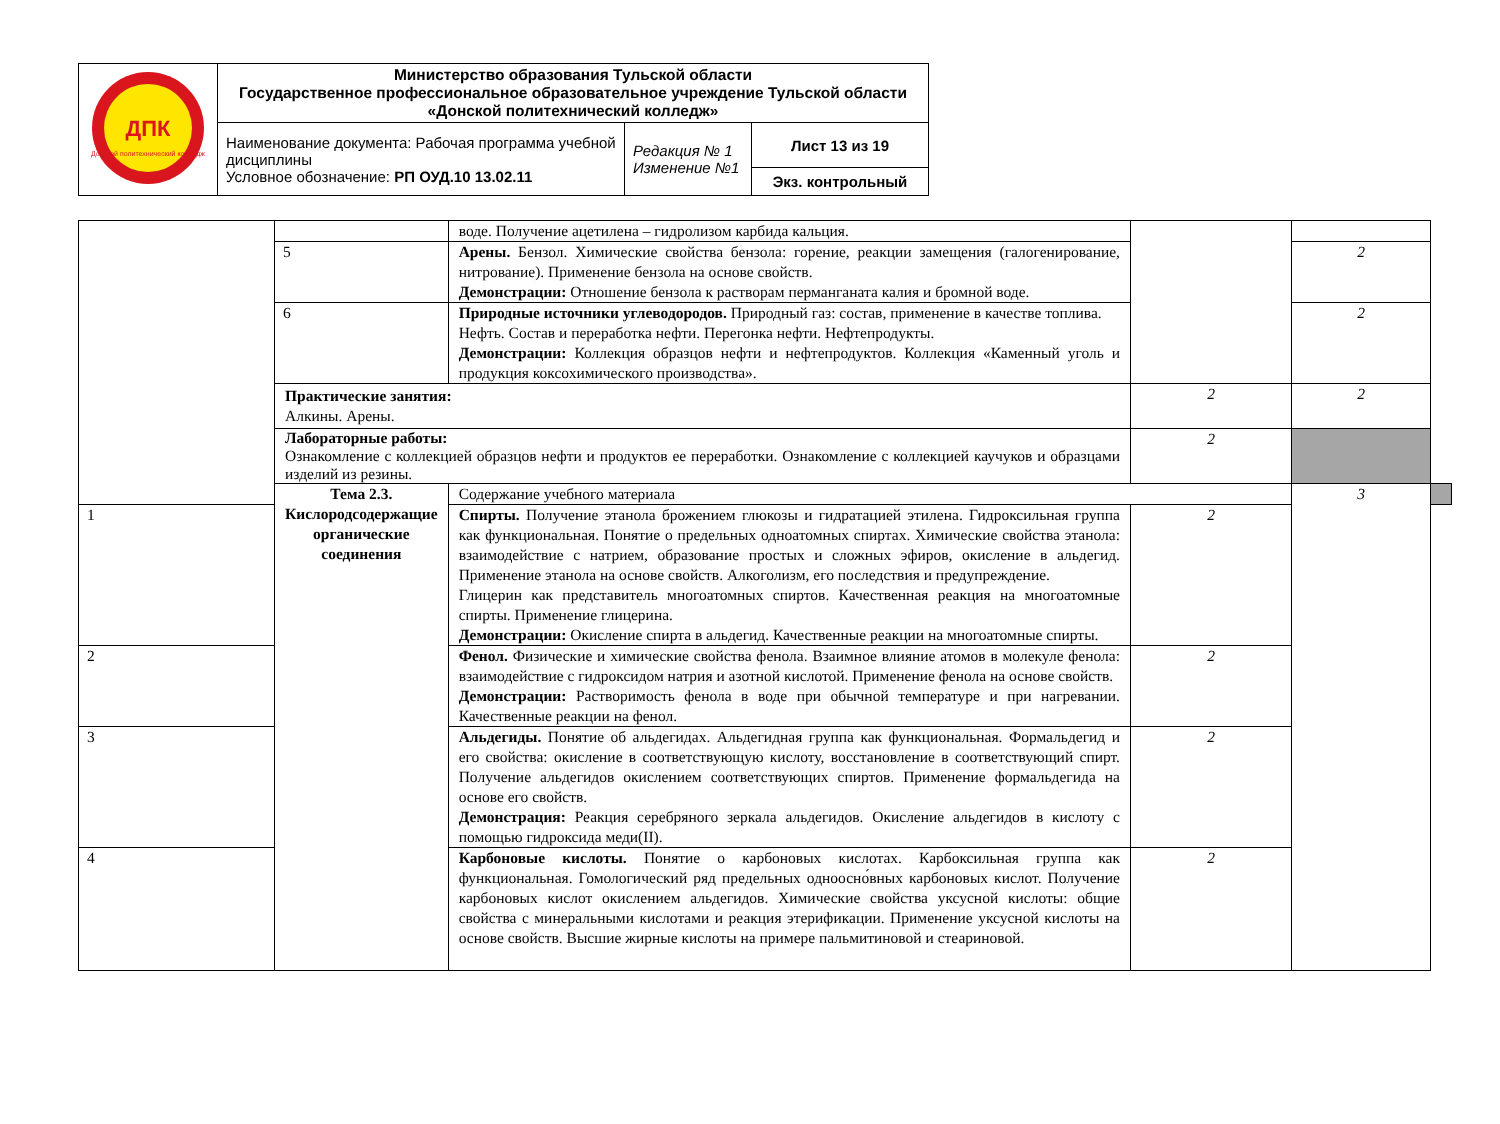| ДПК Донской политехнический колледж | Министерство образования Тульской области Государственное профессиональное образовательное учреждение Тульской области «Донской политехнический колледж» | | |
| | Наименование документа: Рабочая программа учебной дисциплины Условное обозначение: РП ОУД.10 13.02.11 | Редакция № 1 Изменение №1 | Лист 13 из 19 |
| | | | Экз. контрольный |
| | | воде. Получение ацетилена – гидролизом карбида кальция. | | | |
| | 5 | Арены. Бензол. Химические свойства бензола: горение, реакции замещения (галогенирование, нитрование). Применение бензола на основе свойств. Демонстрации: Отношение бензола к растворам перманганата калия и бромной воде. | | 2 | |
| | 6 | Природные источники углеводородов. Природный газ: состав, применение в качестве топлива. Нефть. Состав и переработка нефти. Перегонка нефти. Нефтепродукты. Демонстрации: Коллекция образцов нефти и нефтепродуктов. Коллекция «Каменный уголь и продукция коксохимического производства». | | 2 | |
| | Практические занятия: Алкины. Арены. | | 2 | 2 | |
| | Лабораторные работы: Ознакомление с коллекцией образцов нефти и продуктов ее переработки. Ознакомление с коллекцией каучуков и образцами изделий из резины. | | 2 | | |
| | Тема 2.3. Кислородсодержащие органические соединения | Содержание учебного материала | | 3 | |
| 1 | | Спирты. Получение этанола брожением глюкозы и гидратацией этилена. Гидроксильная группа как функциональная. Понятие о предельных одноатомных спиртах. Химические свойства этанола: взаимодействие с натрием, образование простых и сложных эфиров, окисление в альдегид. Применение этанола на основе свойств. Алкоголизм, его последствия и предупреждение. Глицерин как представитель многоатомных спиртов. Качественная реакция на многоатомные спирты. Применение глицерина. Демонстрации: Окисление спирта в альдегид. Качественные реакции на многоатомные спирты. | 2 | | |
| 2 | | Фенол. Физические и химические свойства фенола. Взаимное влияние атомов в молекуле фенола: взаимодействие с гидроксидом натрия и азотной кислотой. Применение фенола на основе свойств. Демонстрации: Растворимость фенола в воде при обычной температуре и при нагревании. Качественные реакции на фенол. | 2 | | |
| 3 | | Альдегиды. Понятие об альдегидах. Альдегидная группа как функциональная. Формальдегид и его свойства: окисление в соответствующую кислоту, восстановление в соответствующий спирт. Получение альдегидов окислением соответствующих спиртов. Применение формальдегида на основе его свойств. Демонстрация: Реакция серебряного зеркала альдегидов. Окисление альдегидов в кислоту с помощью гидроксида меди(II). | 2 | | |
| 4 | | Карбоновые кислоты. Понятие о карбоновых кислотах. Карбоксильная группа как функциональная. Гомологический ряд предельных одноосно́вных карбоновых кислот. Получение карбоновых кислот окислением альдегидов. Химические свойства уксусной кислоты: общие свойства с минеральными кислотами и реакция этерификации. Применение уксусной кислоты на основе свойств. Высшие жирные кислоты на примере пальмитиновой и стеариновой. | 2 | | |